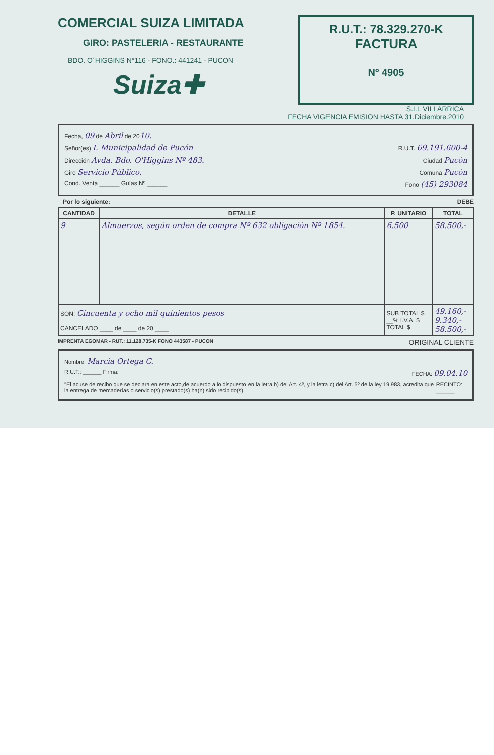COMERCIAL SUIZA LIMITADA
GIRO: PASTELERIA - RESTAURANTE
BDO. O´HIGGINS N°116 - FONO.: 441241 - PUCON
Suiza✚
R.U.T.: 78.329.270-K
FACTURA
Nº 4905
S.I.I. VILLARRICA
FECHA VIGENCIA EMISION HASTA 31.Diciembre.2010
Fecha, 09 de Abril de 2010.
Señor(es) I. Municipalidad de Pucón R.U.T. 69.191.600-4
Dirección Avda. Bdo. O'Higgins Nº 483. Ciudad Pucón
Giro Servicio Público. Comuna Pucón
Cond. Venta ______ Guías Nº ______ Fono (45) 293084
Por lo siguiente: DEBE
| CANTIDAD | DETALLE | P. UNITARIO | TOTAL |
| --- | --- | --- | --- |
| 9 | Almuerzos, según orden de compra Nº 632 obligación Nº 1854. | 6.500 | 58.500,- |
| SON: Cincuenta y ocho mil quinientos pesos CANCELADO ____ de ____ de 20 ____ | | SUB TOTAL $ __% I.V.A. $ TOTAL $ | 49.160,- 9.340,- 58.500,- |
IMPRENTA EGOMAR - RUT.: 11.128.735-K FONO 443587 - PUCON ORIGINAL CLIENTE
Nombre: Marcia Ortega C.
R.U.T.: ______ Firma: FECHA: 09.04.10
"El acuse de recibo que se declara en este acto,de acuerdo a lo dispuesto en la letra b) del Art. 4º, y la letra c) del Art. 5º de la ley 19.983, acredita que la entrega de mercaderías o servicio(s) prestado(s) ha(n) sido recibido(s) RECINTO: ______